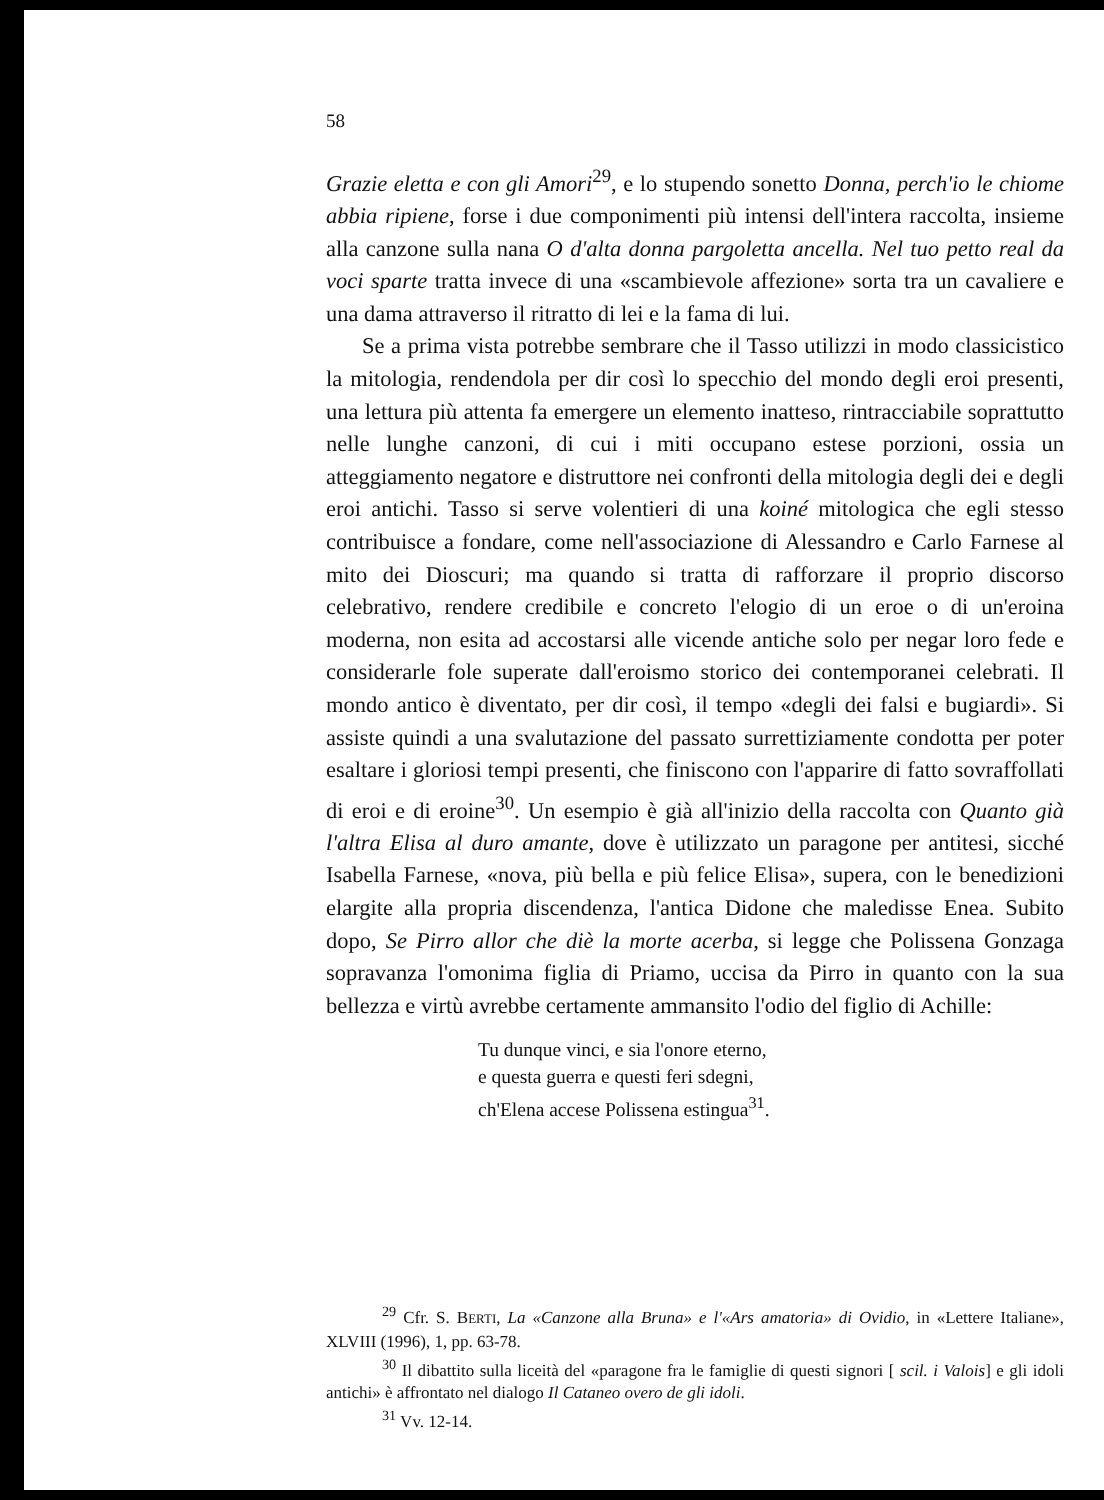58
Grazie eletta e con gli Amori<sup>29</sup>, e lo stupendo sonetto Donna, perch'io le chiome abbia ripiene, forse i due componimenti più intensi dell'intera raccolta, insieme alla canzone sulla nana O d'alta donna pargoletta ancella. Nel tuo petto real da voci sparte tratta invece di una «scambievole affezione» sorta tra un cavaliere e una dama attraverso il ritratto di lei e la fama di lui.
Se a prima vista potrebbe sembrare che il Tasso utilizzi in modo classicistico la mitologia, rendendola per dir così lo specchio del mondo degli eroi presenti, una lettura più attenta fa emergere un elemento inatteso, rintracciabile soprattutto nelle lunghe canzoni, di cui i miti occupano estese porzioni, ossia un atteggiamento negatore e distruttore nei confronti della mitologia degli dei e degli eroi antichi. Tasso si serve volentieri di una koiné mitologica che egli stesso contribuisce a fondare, come nell'associazione di Alessandro e Carlo Farnese al mito dei Dioscuri; ma quando si tratta di rafforzare il proprio discorso celebrativo, rendere credibile e concreto l'elogio di un eroe o di un'eroina moderna, non esita ad accostarsi alle vicende antiche solo per negar loro fede e considerarle fole superate dall'eroismo storico dei contemporanei celebrati. Il mondo antico è diventato, per dir così, il tempo «degli dei falsi e bugiardi». Si assiste quindi a una svalutazione del passato surrettiziamente condotta per poter esaltare i gloriosi tempi presenti, che finiscono con l'apparire di fatto sovraffollati di eroi e di eroine<sup>30</sup>. Un esempio è già all'inizio della raccolta con Quanto già l'altra Elisa al duro amante, dove è utilizzato un paragone per antitesi, sicché Isabella Farnese, «nova, più bella e più felice Elisa», supera, con le benedizioni elargite alla propria discendenza, l'antica Didone che maledisse Enea. Subito dopo, Se Pirro allor che diè la morte acerba, si legge che Polissena Gonzaga sopravanza l'omonima figlia di Priamo, uccisa da Pirro in quanto con la sua bellezza e virtù avrebbe certamente ammansito l'odio del figlio di Achille:
Tu dunque vinci, e sia l'onore eterno,
e questa guerra e questi feri sdegni,
ch'Elena accese Polissena estingua<sup>31</sup>.
<sup>29</sup> Cfr. S. BERTI, La «Canzone alla Bruna» e l'«Ars amatoria» di Ovidio, in «Lettere Italiane», XLVIII (1996), 1, pp. 63-78.
<sup>30</sup> Il dibattito sulla liceità del «paragone fra le famiglie di questi signori [ scil. i Valois] e gli idoli antichi» è affrontato nel dialogo Il Cataneo overo de gli idoli.
<sup>31</sup> Vv. 12-14.